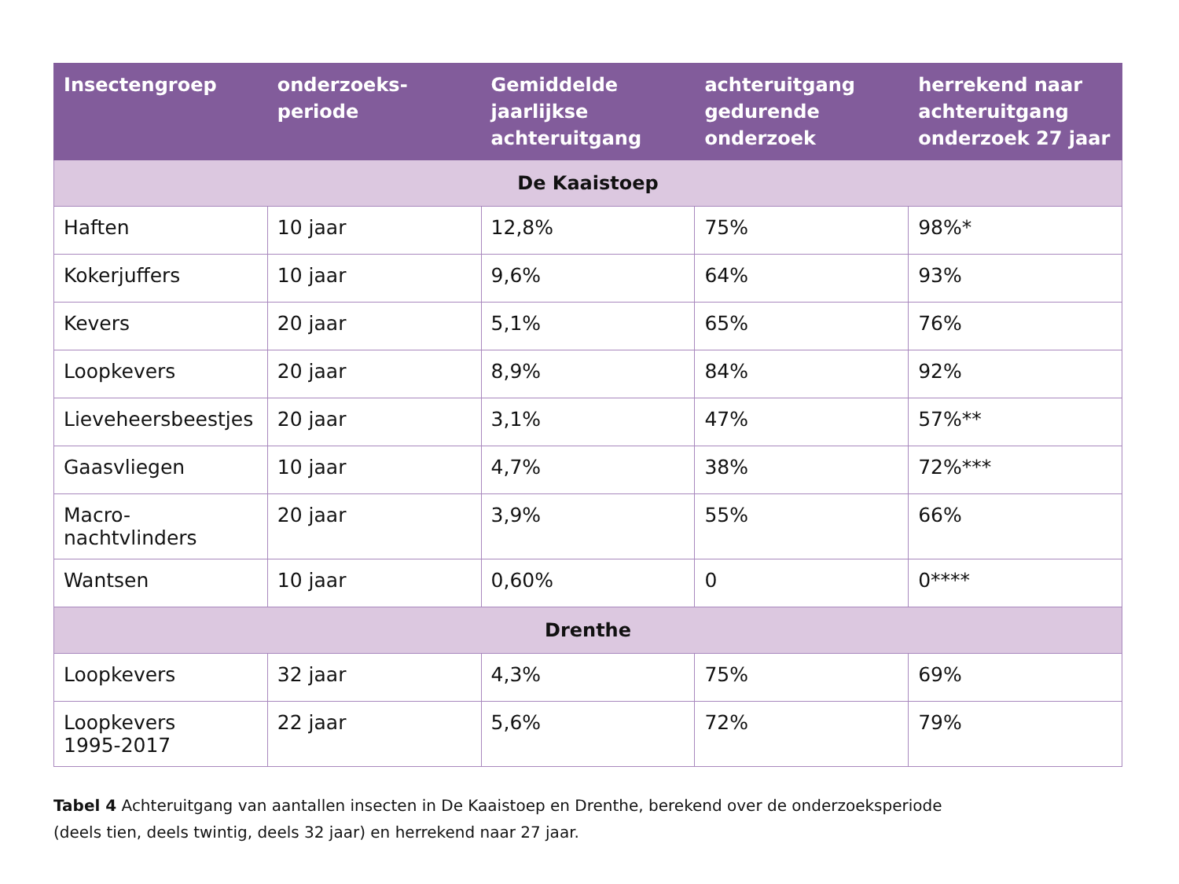| Insectengroep | onderzoeks- periode | Gemiddelde jaarlijkse achteruitgang | achteruitgang gedurende onderzoek | herrekend naar achteruitgang onderzoek 27 jaar |
| --- | --- | --- | --- | --- |
| De Kaaistoep | | | | |
| Haften | 10 jaar | 12,8% | 75% | 98%* |
| Kokerjuffers | 10 jaar | 9,6% | 64% | 93% |
| Kevers | 20 jaar | 5,1% | 65% | 76% |
| Loopkevers | 20 jaar | 8,9% | 84% | 92% |
| Lieveheersbeestjes | 20 jaar | 3,1% | 47% | 57%** |
| Gaasvliegen | 10 jaar | 4,7% | 38% | 72%*** |
| Macro-nachtvlinders | 20 jaar | 3,9% | 55% | 66% |
| Wantsen | 10 jaar | 0,60% | 0 | 0**** |
| Drenthe | | | | |
| Loopkevers | 32 jaar | 4,3% | 75% | 69% |
| Loopkevers 1995-2017 | 22 jaar | 5,6% | 72% | 79% |
Tabel 4 Achteruitgang van aantallen insecten in De Kaaistoep en Drenthe, berekend over de onderzoeksperiode
(deels tien, deels twintig, deels 32 jaar) en herrekend naar 27 jaar.